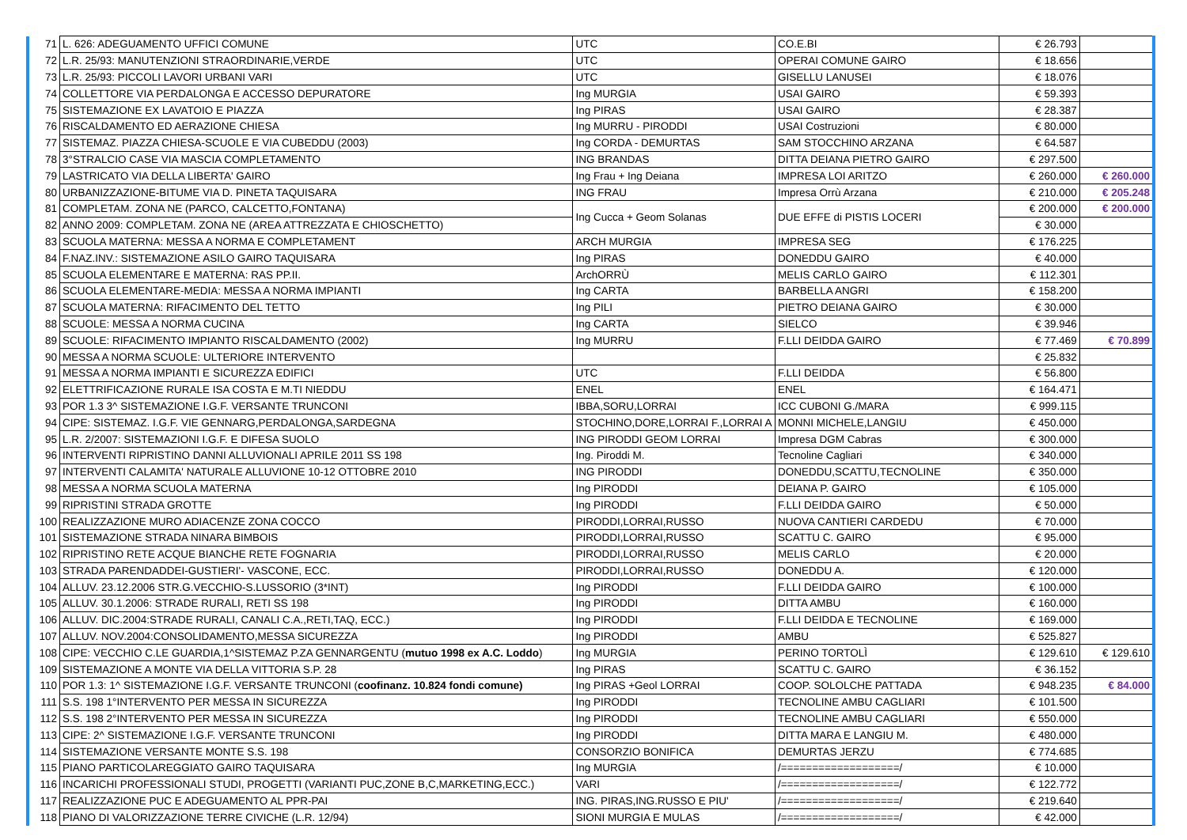| 71 | L. 626: ADEGUAMENTO UFFICI COMUNE | UTC | CO.E.BI | € 26.793 | |
| 72 | L.R. 25/93: MANUTENZIONI STRAORDINARIE,VERDE | UTC | OPERAI COMUNE GAIRO | € 18.656 | |
| 73 | L.R. 25/93: PICCOLI LAVORI URBANI VARI | UTC | GISELLU LANUSEI | € 18.076 | |
| 74 | COLLETTORE VIA PERDALONGA E ACCESSO DEPURATORE | Ing MURGIA | USAI GAIRO | € 59.393 | |
| 75 | SISTEMAZIONE EX LAVATOIO E PIAZZA | Ing PIRAS | USAI GAIRO | € 28.387 | |
| 76 | RISCALDAMENTO ED AERAZIONE CHIESA | Ing MURRU - PIRODDI | USAI Costruzioni | € 80.000 | |
| 77 | SISTEMAZ. PIAZZA CHIESA-SCUOLE E VIA CUBEDDU (2003) | Ing CORDA - DEMURTAS | SAM STOCCHINO ARZANA | € 64.587 | |
| 78 | 3°STRALCIO CASE VIA MASCIA COMPLETAMENTO | ING BRANDAS | DITTA DEIANA PIETRO GAIRO | € 297.500 | |
| 79 | LASTRICATO VIA DELLA LIBERTA' GAIRO | Ing Frau + Ing Deiana | IMPRESA LOI ARITZO | € 260.000 | € 260.000 |
| 80 | URBANIZZAZIONE-BITUME VIA D. PINETA TAQUISARA | ING FRAU | Impresa Orrù Arzana | € 210.000 | € 205.248 |
| 81 | COMPLETAM. ZONA NE (PARCO, CALCETTO,FONTANA) | Ing Cucca + Geom Solanas | DUE EFFE di PISTIS LOCERI | € 200.000 | € 200.000 |
| 82 | ANNO 2009: COMPLETAM. ZONA NE (AREA ATTREZZATA E CHIOSCHETTO) | | | € 30.000 | |
| 83 | SCUOLA MATERNA: MESSA A NORMA E COMPLETAMENT | ARCH MURGIA | IMPRESA SEG | € 176.225 | |
| 84 | F.NAZ.INV.: SISTEMAZIONE ASILO GAIRO TAQUISARA | Ing PIRAS | DONEDDU GAIRO | € 40.000 | |
| 85 | SCUOLA ELEMENTARE E MATERNA: RAS PP.II. | ArchORRÙ | MELIS CARLO GAIRO | € 112.301 | |
| 86 | SCUOLA ELEMENTARE-MEDIA: MESSA A NORMA IMPIANTI | Ing CARTA | BARBELLA ANGRI | € 158.200 | |
| 87 | SCUOLA MATERNA: RIFACIMENTO DEL TETTO | Ing PILI | PIETRO DEIANA GAIRO | € 30.000 | |
| 88 | SCUOLE: MESSA A NORMA CUCINA | Ing CARTA | SIELCO | € 39.946 | |
| 89 | SCUOLE: RIFACIMENTO IMPIANTO RISCALDAMENTO (2002) | Ing MURRU | F.LLI DEIDDA GAIRO | € 77.469 | € 70.899 |
| 90 | MESSA A NORMA SCUOLE: ULTERIORE INTERVENTO | | | € 25.832 | |
| 91 | MESSA A NORMA IMPIANTI E SICUREZZA EDIFICI | UTC | F.LLI DEIDDA | € 56.800 | |
| 92 | ELETTRIFICAZIONE RURALE ISA COSTA E M.TI NIEDDU | ENEL | ENEL | € 164.471 | |
| 93 | POR 1.3 3^ SISTEMAZIONE I.G.F. VERSANTE TRUNCONI | IBBA,SORU,LORRAI | ICC CUBONI G./MARA | € 999.115 | |
| 94 | CIPE: SISTEMAZ. I.G.F. VIE GENNARG,PERDALONGA,SARDEGNA | STOCHINO,DORE,LORRAI F.,LORRAI A | MONNI MICHELE,LANGIU | € 450.000 | |
| 95 | L.R. 2/2007: SISTEMAZIONI I.G.F. E DIFESA SUOLO | ING PIRODDI GEOM LORRAI | Impresa DGM Cabras | € 300.000 | |
| 96 | INTERVENTI RIPRISTINO DANNI ALLUVIONALI APRILE 2011 SS 198 | Ing. Piroddi M. | Tecnoline Cagliari | € 340.000 | |
| 97 | INTERVENTI CALAMITA' NATURALE ALLUVIONE 10-12 OTTOBRE 2010 | ING PIRODDI | DONEDDU,SCATTU,TECNOLINE | € 350.000 | |
| 98 | MESSA A NORMA SCUOLA MATERNA | Ing PIRODDI | DEIANA P. GAIRO | € 105.000 | |
| 99 | RIPRISTINI STRADA GROTTE | Ing PIRODDI | F.LLI DEIDDA GAIRO | € 50.000 | |
| 100 | REALIZZAZIONE MURO ADIACENZE ZONA COCCO | PIRODDI,LORRAI,RUSSO | NUOVA CANTIERI CARDEDU | € 70.000 | |
| 101 | SISTEMAZIONE STRADA NINARA BIMBOIS | PIRODDI,LORRAI,RUSSO | SCATTU C. GAIRO | € 95.000 | |
| 102 | RIPRISTINO RETE ACQUE BIANCHE RETE FOGNARIA | PIRODDI,LORRAI,RUSSO | MELIS CARLO | € 20.000 | |
| 103 | STRADA PARENDADDEI-GUSTIERI'- VASCONE, ECC. | PIRODDI,LORRAI,RUSSO | DONEDDU A. | € 120.000 | |
| 104 | ALLUV. 23.12.2006 STR.G.VECCHIO-S.LUSSORIO (3*INT) | Ing PIRODDI | F.LLI DEIDDA GAIRO | € 100.000 | |
| 105 | ALLUV. 30.1.2006: STRADE RURALI, RETI SS 198 | Ing PIRODDI | DITTA AMBU | € 160.000 | |
| 106 | ALLUV. DIC.2004:STRADE RURALI, CANALI C.A.,RETI,TAQ, ECC.) | Ing PIRODDI | F.LLI DEIDDA E TECNOLINE | € 169.000 | |
| 107 | ALLUV. NOV.2004:CONSOLIDAMENTO,MESSA SICUREZZA | Ing PIRODDI | AMBU | € 525.827 | |
| 108 | CIPE: VECCHIO C.LE GUARDIA,1^SISTEMAZ P.ZA GENNARGENTU ( mutuo 1998 ex A.C. Loddo ) | Ing MURGIA | PERINO TORTOLÌ | € 129.610 | € 129.610 |
| 109 | SISTEMAZIONE A MONTE VIA DELLA VITTORIA S.P. 28 | Ing PIRAS | SCATTU C. GAIRO | € 36.152 | |
| 110 | POR 1.3: 1^ SISTEMAZIONE I.G.F. VERSANTE TRUNCONI ( coofinanz. 10.824 fondi comune) | Ing PIRAS +Geol LORRAI | COOP. SOLOLCHE PATTADA | € 948.235 | € 84.000 |
| 111 | S.S. 198 1°INTERVENTO PER MESSA IN SICUREZZA | Ing PIRODDI | TECNOLINE AMBU CAGLIARI | € 101.500 | |
| 112 | S.S. 198 2°INTERVENTO PER MESSA IN SICUREZZA | Ing PIRODDI | TECNOLINE AMBU CAGLIARI | € 550.000 | |
| 113 | CIPE: 2^ SISTEMAZIONE I.G.F. VERSANTE TRUNCONI | Ing PIRODDI | DITTA MARA E LANGIU M. | € 480.000 | |
| 114 | SISTEMAZIONE VERSANTE MONTE S.S. 198 | CONSORZIO BONIFICA | DEMURTAS JERZU | € 774.685 | |
| 115 | PIANO PARTICOLAREGGIATO GAIRO TAQUISARA | Ing MURGIA | /===================/ | € 10.000 | |
| 116 | INCARICHI PROFESSIONALI STUDI, PROGETTI (VARIANTI PUC,ZONE B,C,MARKETING,ECC.) | VARI | /===================/ | € 122.772 | |
| 117 | REALIZZAZIONE PUC E ADEGUAMENTO AL PPR-PAI | ING. PIRAS,ING.RUSSO E PIU' | /===================/ | € 219.640 | |
| 118 | PIANO DI VALORIZZAZIONE TERRE CIVICHE (L.R. 12/94) | SIONI MURGIA E MULAS | /===================/ | € 42.000 | |